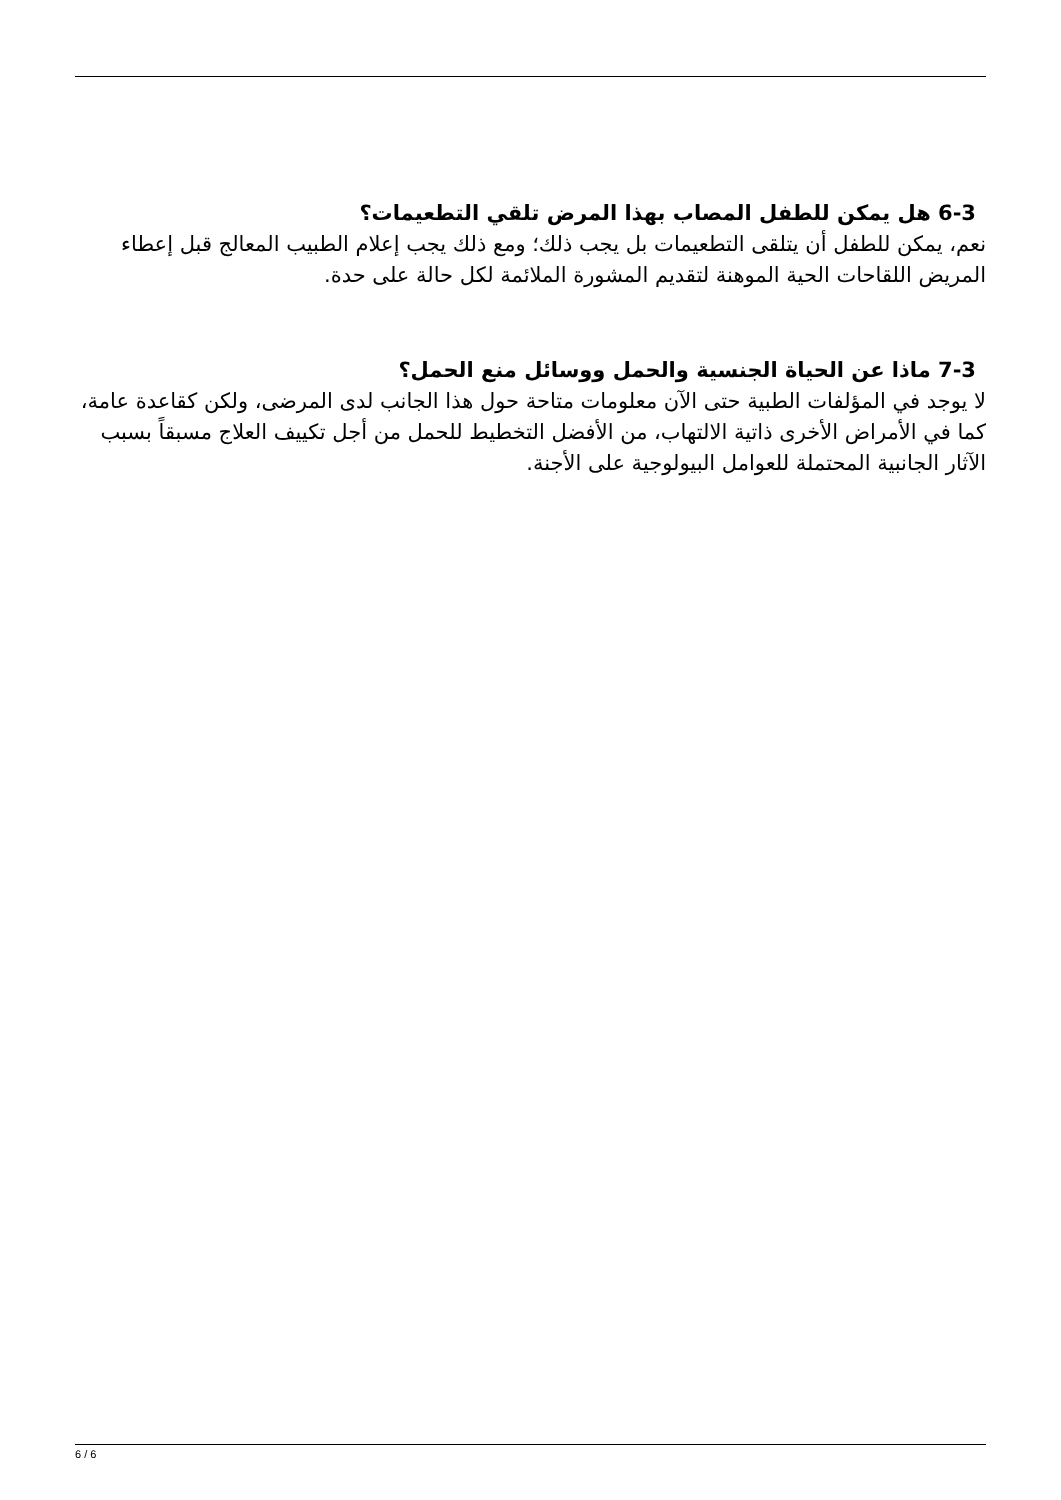6-3 هل يمكن للطفل المصاب بهذا المرض تلقي التطعيمات؟
نعم، يمكن للطفل أن يتلقى التطعيمات بل يجب ذلك؛ ومع ذلك يجب إعلام الطبيب المعالج قبل إعطاء المريض اللقاحات الحية الموهنة لتقديم المشورة الملائمة لكل حالة على حدة.
7-3 ماذا عن الحياة الجنسية والحمل ووسائل منع الحمل؟
لا يوجد في المؤلفات الطبية حتى الآن معلومات متاحة حول هذا الجانب لدى المرضى، ولكن كقاعدة عامة، كما في الأمراض الأخرى ذاتية الالتهاب، من الأفضل التخطيط للحمل من أجل تكييف العلاج مسبقاً بسبب الآثار الجانبية المحتملة للعوامل البيولوجية على الأجنة.
6 / 6